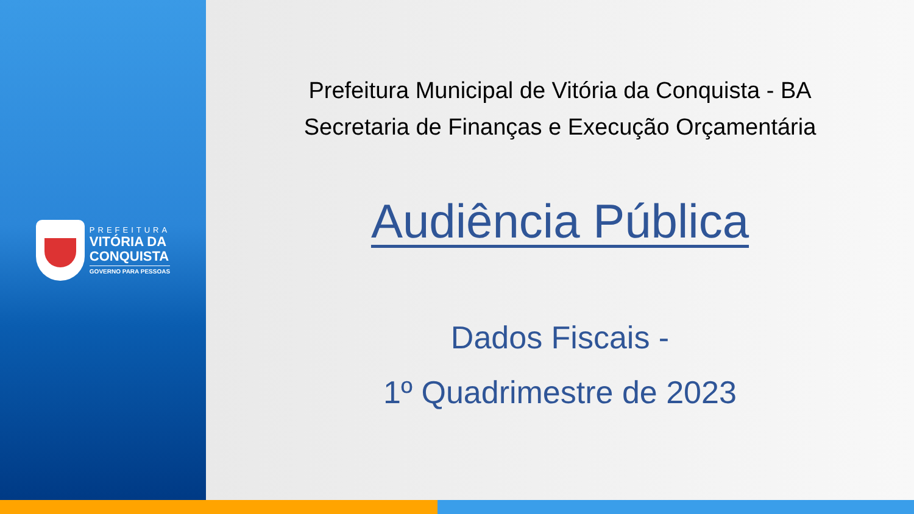PREFEITURA
VITÓRIA DA
CONQUISTA
GOVERNO PARA PESSOAS
Prefeitura Municipal de Vitória da Conquista - BA
Secretaria de Finanças e Execução Orçamentária
Audiência Pública
Dados Fiscais -
1º Quadrimestre de 2023